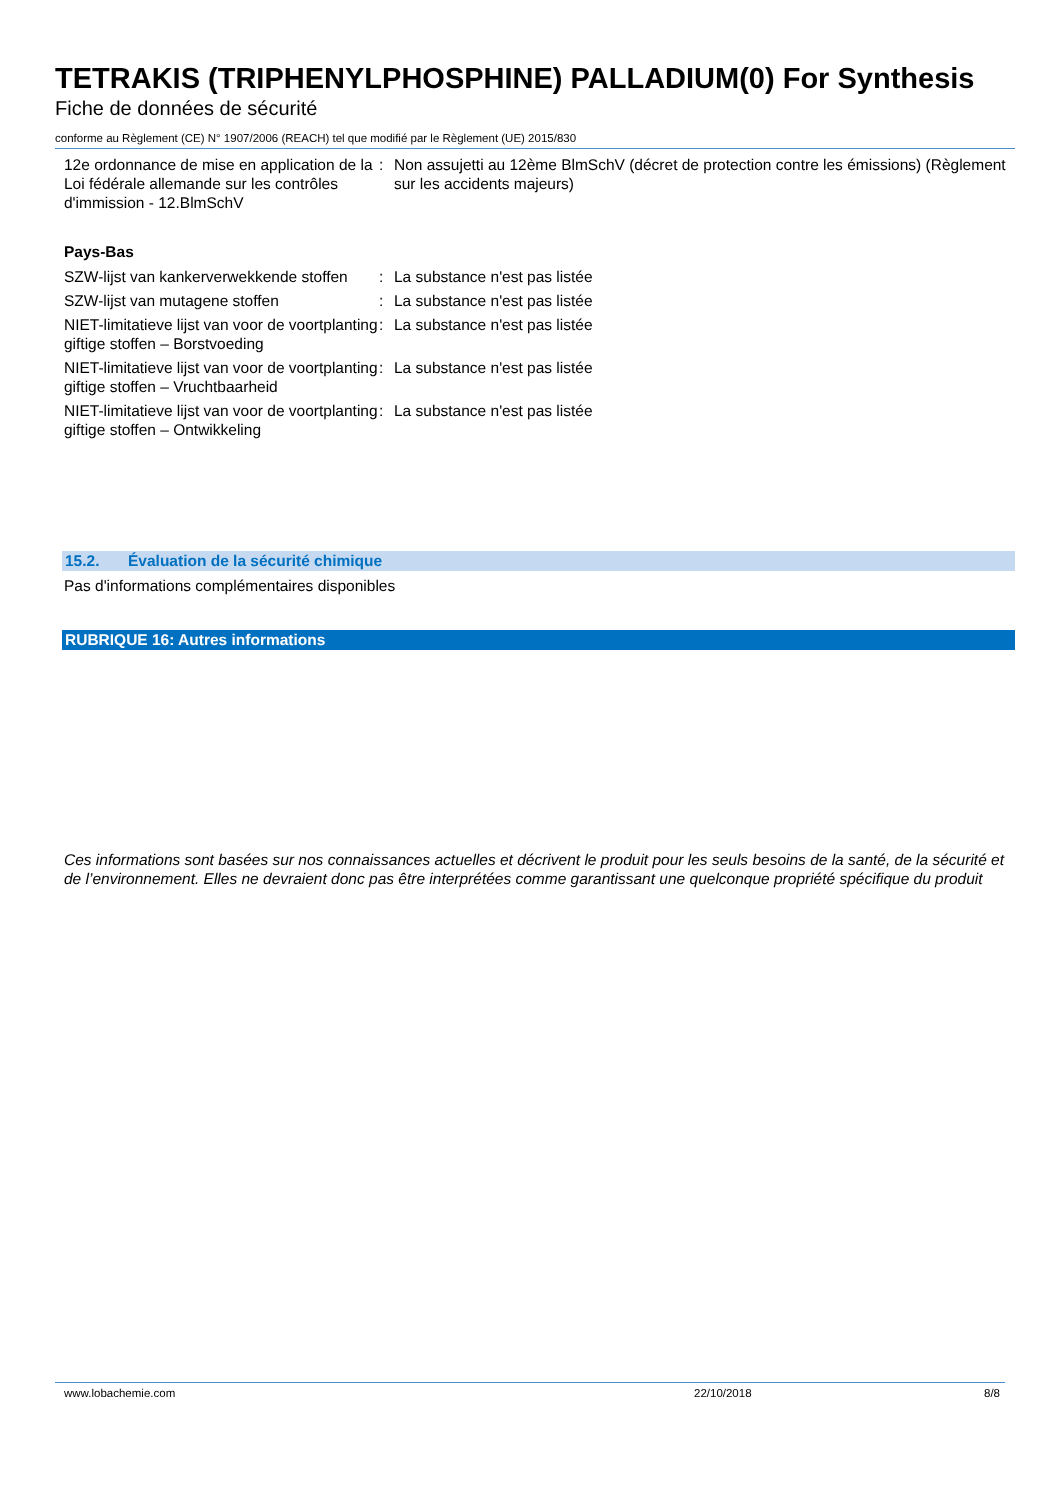TETRAKIS (TRIPHENYLPHOSPHINE) PALLADIUM(0) For Synthesis
Fiche de données de sécurité
conforme au Règlement (CE) N° 1907/2006 (REACH) tel que modifié par le Règlement (UE) 2015/830
12e ordonnance de mise en application de la Loi fédérale allemande sur les contrôles d'immission - 12.BlmSchV
: Non assujetti au 12ème BlmSchV (décret de protection contre les émissions) (Règlement sur les accidents majeurs)
Pays-Bas
SZW-lijst van kankerverwekkende stoffen
: La substance n'est pas listée
SZW-lijst van mutagene stoffen : La substance n'est pas listée
NIET-limitatieve lijst van voor de voortplanting giftige stoffen – Borstvoeding
: La substance n'est pas listée
NIET-limitatieve lijst van voor de voortplanting giftige stoffen – Vruchtbaarheid
: La substance n'est pas listée
NIET-limitatieve lijst van voor de voortplanting giftige stoffen – Ontwikkeling
: La substance n'est pas listée
15.2. Évaluation de la sécurité chimique
Pas d'informations complémentaires disponibles
RUBRIQUE 16: Autres informations
Ces informations sont basées sur nos connaissances actuelles et décrivent le produit pour les seuls besoins de la santé, de la sécurité et de l’environnement. Elles ne devraient donc pas être interprétées comme garantissant une quelconque propriété spécifique du produit
www.lobachemie.com 22/10/2018 8/8